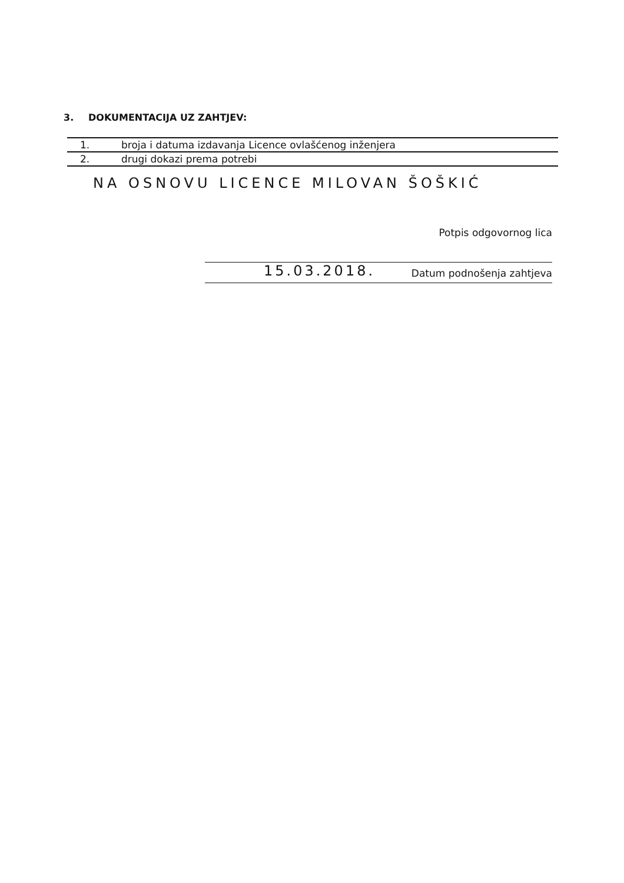3. DOKUMENTACIJA UZ ZAHTJEV:
| 1. | broja i datuma izdavanja Licence ovlašćenog inženjera |
| 2. | drugi dokazi prema potrebi |
NA OSNOVU LICENCE MILOVAN ŠOŠKIĆ
Potpis odgovornog lica
15.03.2018. Datum podnošenja zahtjeva